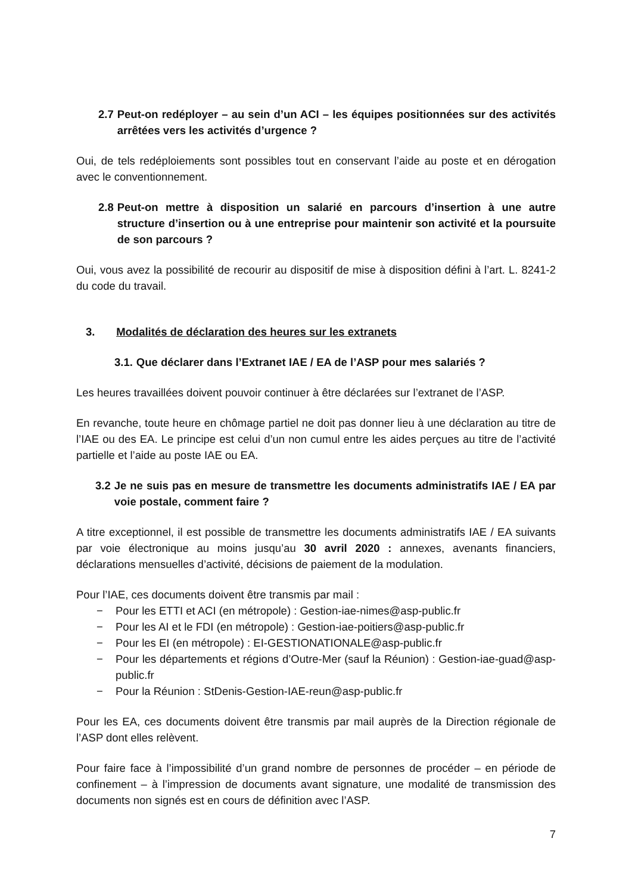2.7 Peut-on redéployer – au sein d’un ACI – les équipes positionnées sur des activités arrêtées vers les activités d’urgence ?
Oui, de tels redéploiements sont possibles tout en conservant l’aide au poste et en dérogation avec le conventionnement.
2.8 Peut-on mettre à disposition un salarié en parcours d’insertion à une autre structure d’insertion ou à une entreprise pour maintenir son activité et la poursuite de son parcours ?
Oui, vous avez la possibilité de recourir au dispositif de mise à disposition défini à l’art. L. 8241-2 du code du travail.
3. Modalités de déclaration des heures sur les extranets
3.1. Que déclarer dans l’Extranet IAE / EA de l’ASP pour mes salariés ?
Les heures travaillées doivent pouvoir continuer à être déclarées sur l’extranet de l’ASP.
En revanche, toute heure en chômage partiel ne doit pas donner lieu à une déclaration au titre de l’IAE ou des EA. Le principe est celui d’un non cumul entre les aides perçues au titre de l’activité partielle et l’aide au poste IAE ou EA.
3.2 Je ne suis pas en mesure de transmettre les documents administratifs IAE / EA par voie postale, comment faire ?
A titre exceptionnel, il est possible de transmettre les documents administratifs IAE / EA suivants par voie électronique au moins jusqu’au 30 avril 2020 : annexes, avenants financiers, déclarations mensuelles d’activité, décisions de paiement de la modulation.
Pour l’IAE, ces documents doivent être transmis par mail :
− Pour les ETTI et ACI (en métropole) : Gestion-iae-nimes@asp-public.fr
− Pour les AI et le FDI (en métropole) : Gestion-iae-poitiers@asp-public.fr
− Pour les EI (en métropole) : EI-GESTIONATIONALE@asp-public.fr
− Pour les départements et régions d’Outre-Mer (sauf la Réunion) : Gestion-iae-guad@asp-public.fr
− Pour la Réunion : StDenis-Gestion-IAE-reun@asp-public.fr
Pour les EA, ces documents doivent être transmis par mail auprès de la Direction régionale de l’ASP dont elles relèvent.
Pour faire face à l’impossibilité d’un grand nombre de personnes de procéder – en période de confinement – à l’impression de documents avant signature, une modalité de transmission des documents non signés est en cours de définition avec l’ASP.
7